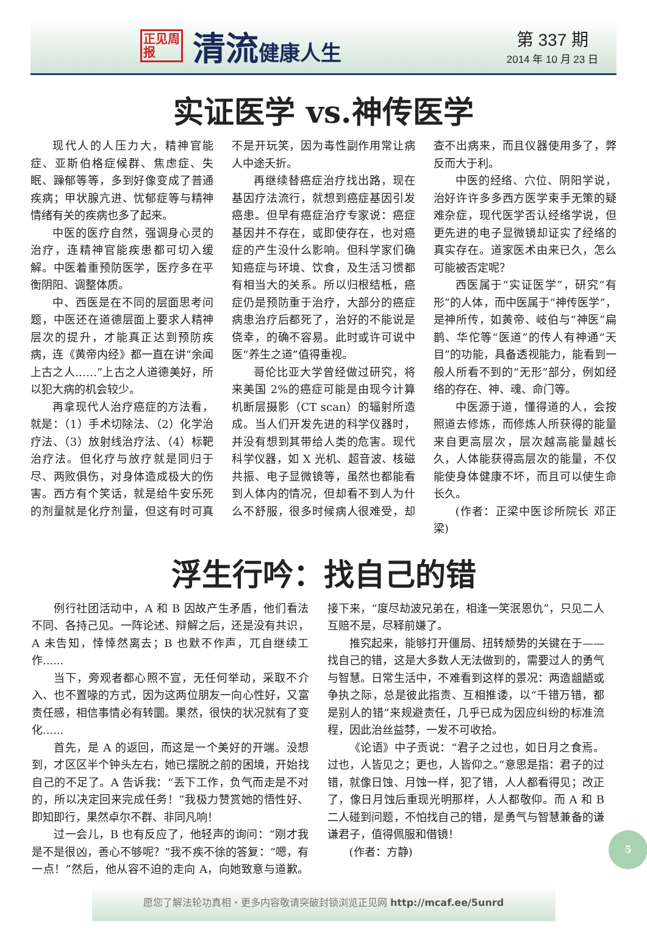正见周报
清流健康人生
第 337 期
2014 年 10 月 23 日
实证医学 vs.神传医学
现代人的人压力大，精神官能症、亚斯伯格症候群、焦虑症、失眠、躁郁等等，多到好像变成了普通疾病；甲状腺亢进、忧郁症等与精神情绪有关的疾病也多了起来。
中医的医疗自然，强调身心灵的治疗，连精神官能疾患都可切入缓解。中医着重预防医学，医疗多在平衡阴阳、调整体质。
中、西医是在不同的层面思考问题，中医还在道德层面上要求人精神层次的提升，才能真正达到预防疾病，连《黄帝内经》都一直在讲“余闻上古之人……”上古之人道德美好，所以犯大病的机会较少。
再拿现代人治疗癌症的方法看，就是：（1）手术切除法、（2）化学治疗法、（3）放射线治疗法、（4）标靶治疗法。但化疗与放疗就是同归于尽、两败俱伤，对身体造成极大的伤害。西方有个笑话，就是给牛安乐死的剂量就是化疗剂量，但这有时可真不是开玩笑，因为毒性副作用常让病人中途夭折。
再继续替癌症治疗找出路，现在基因疗法流行，就想到癌症基因引发癌患。但早有癌症治疗专家说：癌症基因并不存在，或即使存在，也对癌症的产生没什么影响。但科学家们确知癌症与环境、饮食，及生活习惯都有相当大的关系。所以归根结柢，癌症仍是预防重于治疗，大部分的癌症病患治疗后都死了，治好的不能说是侥幸，的确不容易。此时或许可说中医“养生之道”值得重视。
哥伦比亚大学曾经做过研究，将来美国 2%的癌症可能是由现今计算机断层摄影（CT scan）的辐射所造成。当人们开发先进的科学仪器时，并没有想到其带给人类的危害。现代科学仪器，如 X 光机、超音波、核磁共振、电子显微镜等，虽然也都能看到人体内的情况，但却看不到人为什么不舒服，很多时候病人很难受，却查不出病来，而且仪器使用多了，弊反而大于利。
中医的经络、穴位、阴阳学说，治好许许多多西方医学束手无策的疑难杂症，现代医学否认经络学说，但更先进的电子显微镜却证实了经络的真实存在。道家医术由来已久，怎么可能被否定呢？
西医属于“实证医学”，研究“有形”的人体，而中医属于“神传医学”，是神所传，如黄帝、岐伯与“神医”扁鹊、华佗等“医道”的传人有神通“天目”的功能，具备透视能力，能看到一般人所看不到的“无形”部分，例如经络的存在、神、魂、命门等。
中医源于道，懂得道的人，会按照道去修炼，而修炼人所获得的能量来自更高层次，层次越高能量越长久，人体能获得高层次的能量，不仅能使身体健康不坏，而且可以使生命长久。
(作者：正梁中医诊所院长 邓正梁)
浮生行吟：找自己的错
例行社团活动中，A 和 B 因故产生矛盾，他们看法不同、各持己见。一阵论述、辩解之后，还是没有共识，A 未告知，悻悻然离去；B 也默不作声，兀自继续工作......
当下，旁观者都心照不宣，无任何举动，采取不介入、也不置喙的方式，因为这两位朋友一向心性好，又富责任感，相信事情必有转圜。果然，很快的状况就有了变化......
首先，是 A 的返回，而这是一个美好的开端。没想到，才区区半个钟头左右，她已摆脱之前的困境，开始找自己的不足了。A 告诉我：“丢下工作，负气而走是不对的，所以决定回来完成任务！”我极力赞赏她的悟性好、即知即行，果然卓尔不群、非同凡响！
过一会儿，B 也有反应了，他轻声的询问：“刚才我是不是很凶，善心不够呢？”我不疾不徐的答复：“嗯，有一点！”然后，他从容不迫的走向 A，向她致意与道歉。接下来，“度尽劫波兄弟在，相逢一笑泯恩仇”，只见二人互赔不是，尽释前嫌了。
推究起来，能够打开僵局、扭转颓势的关键在于——找自己的错，这是大多数人无法做到的，需要过人的勇气与智慧。日常生活中，不难看到这样的景况：两造龃龉或争执之际，总是彼此指责、互相推诿，以“千错万错，都是别人的错”来规避责任，几乎已成为因应纠纷的标准流程，因此治丝益棼，一发不可收拾。
《论语》中子贡说：“君子之过也，如日月之食焉。过也，人皆见之；更也，人皆仰之。”意思是指：君子的过错，就像日蚀、月蚀一样，犯了错，人人都看得见；改正了，像日月蚀后重现光明那样，人人都敬仰。而 A 和 B 二人碰到问题，不怕找自己的错，是勇气与智慧兼备的谦谦君子，值得佩服和借镜！
(作者：方静)
愿您了解法轮功真相・更多内容敬请突破封锁浏览正见网 http://mcaf.ee/5unrd
5